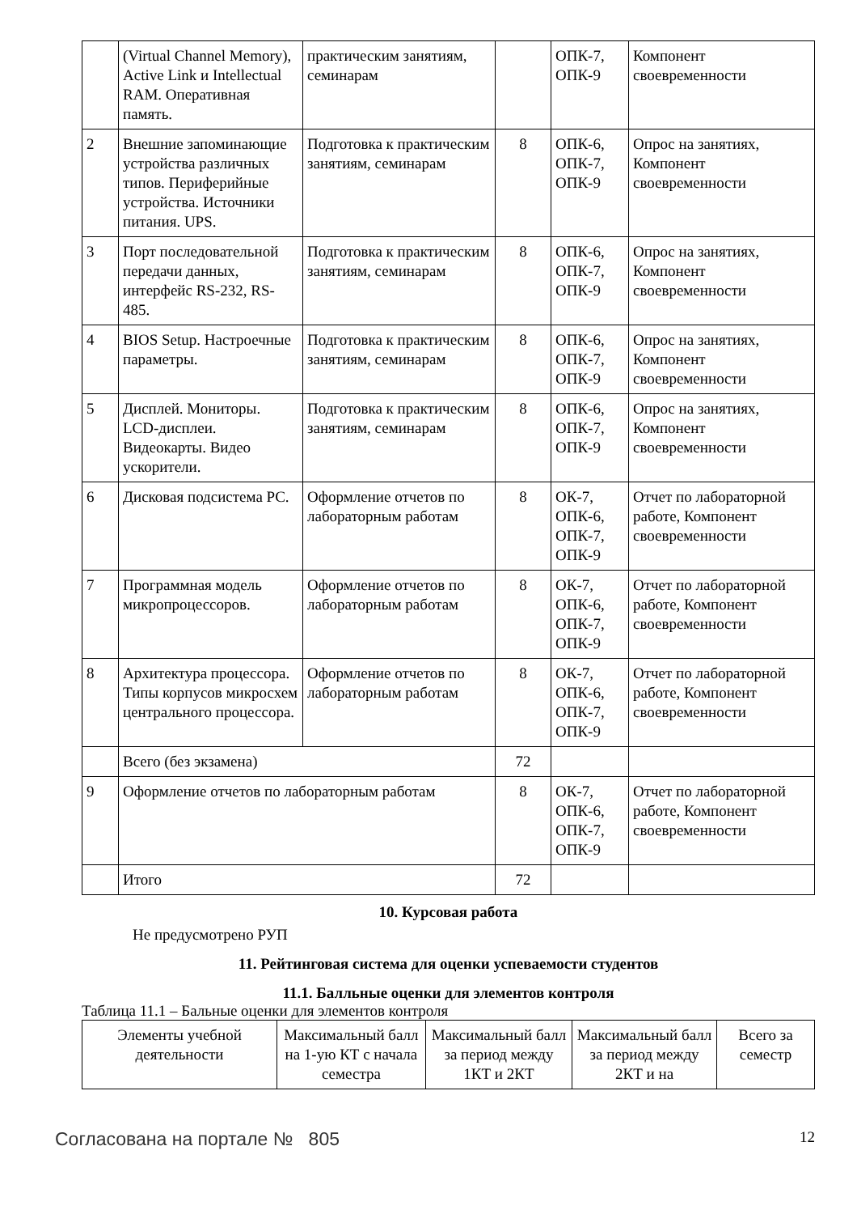| | (Virtual Channel Memory), Active Link и Intellectual RAM. Оперативная память. | практическим занятиям, семинарам | | ОПК-7, ОПК-9 | Компонент своевременности |
| 2 | Внешние запоминающие устройства различных типов. Периферийные устройства. Источники питания. UPS. | Подготовка к практическим занятиям, семинарам | 8 | ОПК-6, ОПК-7, ОПК-9 | Опрос на занятиях, Компонент своевременности |
| 3 | Порт последовательной передачи данных, интерфейс RS-232, RS-485. | Подготовка к практическим занятиям, семинарам | 8 | ОПК-6, ОПК-7, ОПК-9 | Опрос на занятиях, Компонент своевременности |
| 4 | BIOS Setup. Настроечные параметры. | Подготовка к практическим занятиям, семинарам | 8 | ОПК-6, ОПК-7, ОПК-9 | Опрос на занятиях, Компонент своевременности |
| 5 | Дисплей. Мониторы. LCD-дисплеи. Видеокарты. Видео ускорители. | Подготовка к практическим занятиям, семинарам | 8 | ОПК-6, ОПК-7, ОПК-9 | Опрос на занятиях, Компонент своевременности |
| 6 | Дисковая подсистема PC. | Оформление отчетов по лабораторным работам | 8 | ОК-7, ОПК-6, ОПК-7, ОПК-9 | Отчет по лабораторной работе, Компонент своевременности |
| 7 | Программная модель микропроцессоров. | Оформление отчетов по лабораторным работам | 8 | ОК-7, ОПК-6, ОПК-7, ОПК-9 | Отчет по лабораторной работе, Компонент своевременности |
| 8 | Архитектура процессора. Типы корпусов микросхем центрального процессора. | Оформление отчетов по лабораторным работам | 8 | ОК-7, ОПК-6, ОПК-7, ОПК-9 | Отчет по лабораторной работе, Компонент своевременности |
| | Всего (без экзамена) | | 72 | | |
| 9 | Оформление отчетов по лабораторным работам | | 8 | ОК-7, ОПК-6, ОПК-7, ОПК-9 | Отчет по лабораторной работе, Компонент своевременности |
| | Итого | | 72 | | |
10. Курсовая работа
Не предусмотрено РУП
11. Рейтинговая система для оценки успеваемости студентов
11.1. Балльные оценки для элементов контроля
Таблица 11.1 – Бальные оценки для элементов контроля
| Элементы учебной деятельности | Максимальный балл на 1-ую КТ с начала семестра | Максимальный балл за период между 1КТ и 2КТ | Максимальный балл за период между 2КТ и на | Всего за семестр |
Согласована на портале № 805 12